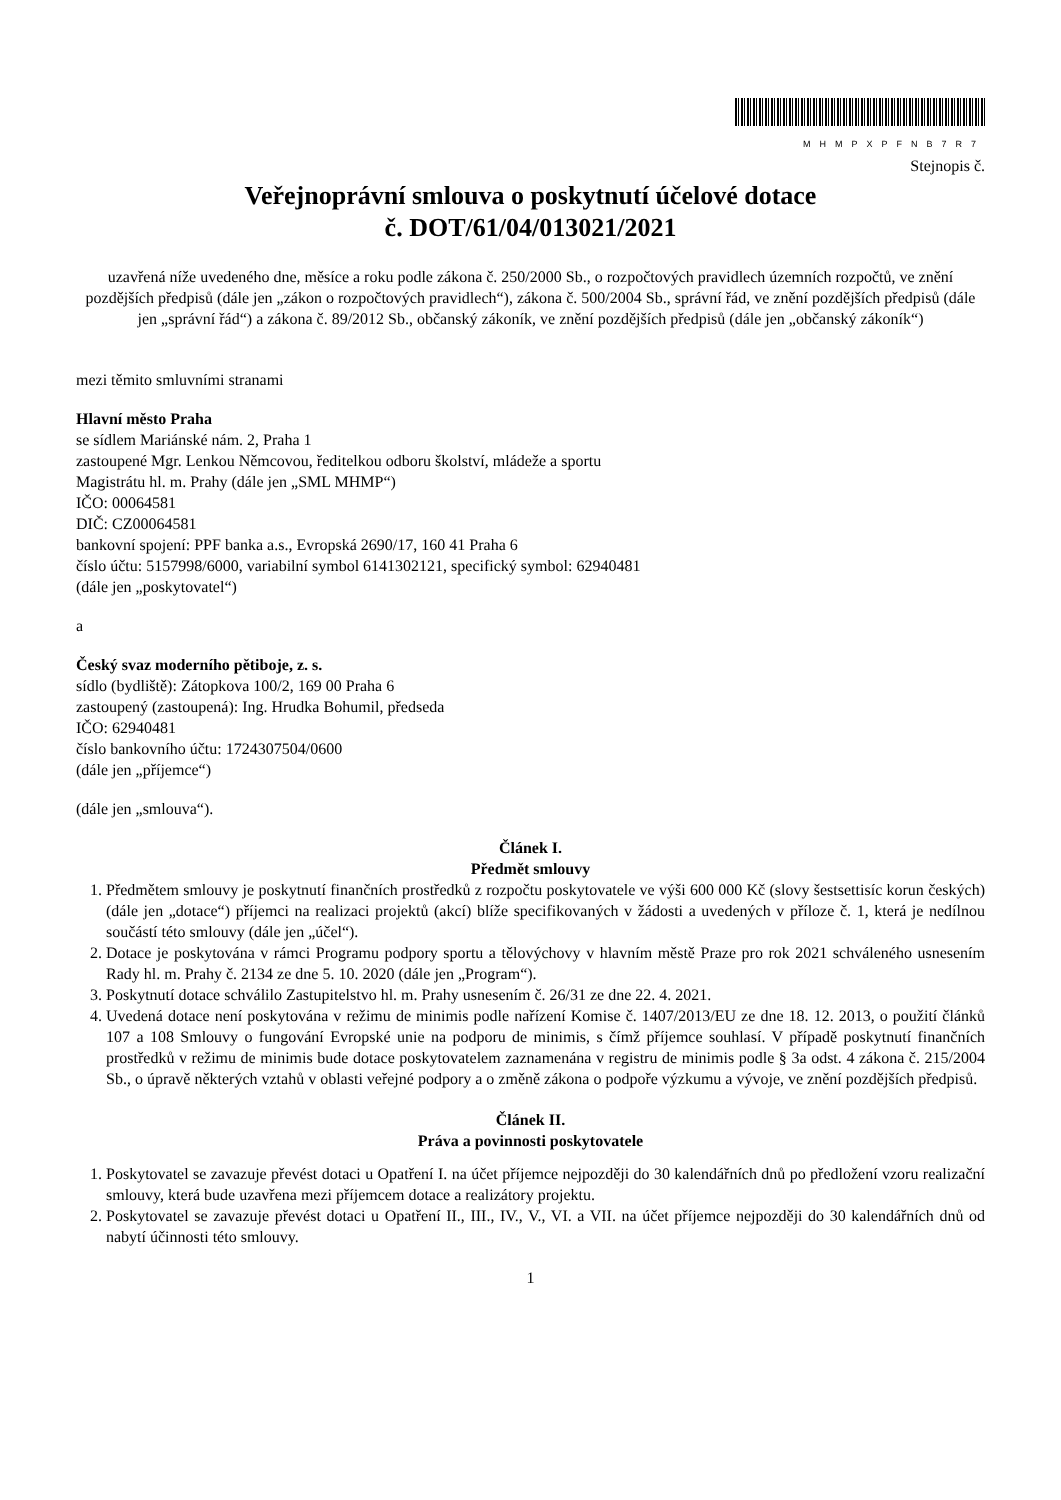MHMPXPFNB7R7
Stejnopis č.
Veřejnoprávní smlouva o poskytnutí účelové dotace
č. DOT/61/04/013021/2021
uzavřená níže uvedeného dne, měsíce a roku podle zákona č. 250/2000 Sb., o rozpočtových pravidlech územních rozpočtů, ve znění pozdějších předpisů (dále jen „zákon o rozpočtových pravidlech“), zákona č. 500/2004 Sb., správní řád, ve znění pozdějších předpisů (dále jen „správní řád“) a zákona č. 89/2012 Sb., občanský zákoník, ve znění pozdějších předpisů (dále jen „občanský zákoník“)
mezi těmito smluvními stranami
Hlavní město Praha
se sídlem Mariánské nám. 2, Praha 1
zastoupené Mgr. Lenkou Němcovou, ředitelkou odboru školství, mládeže a sportu
Magistrátu hl. m. Prahy (dále jen „SML MHMP“)
IČO: 00064581
DIČ: CZ00064581
bankovní spojení: PPF banka a.s., Evropská 2690/17, 160 41 Praha 6
číslo účtu: 5157998/6000, variabilní symbol 6141302121, specifický symbol: 62940481
(dále jen „poskytovatel“)
a
Český svaz moderního pětiboje, z. s.
sídlo (bydliště): Zátopkova 100/2, 169 00 Praha 6
zastoupený (zastoupená): Ing. Hrudka Bohumil, předseda
IČO: 62940481
číslo bankovního účtu: 1724307504/0600
(dále jen „příjemce“)
(dále jen „smlouva“).
Článek I.
Předmět smlouvy
1. Předmětem smlouvy je poskytnutí finančních prostředků z rozpočtu poskytovatele ve výši 600 000 Kč (slovy šestsettisíc korun českých) (dále jen „dotace“) příjemci na realizaci projektů (akcí) blíže specifikovaných v žádosti a uvedených v příloze č. 1, která je nedílnou součástí této smlouvy (dále jen „účel“).
2. Dotace je poskytována v rámci Programu podpory sportu a tělovýchovy v hlavním městě Praze pro rok 2021 schváleného usnesením Rady hl. m. Prahy č. 2134 ze dne 5. 10. 2020 (dále jen „Program“).
3. Poskytnutí dotace schválilo Zastupitelstvo hl. m. Prahy usnesením č. 26/31 ze dne 22. 4. 2021.
4. Uvedená dotace není poskytována v režimu de minimis podle nařízení Komise č. 1407/2013/EU ze dne 18. 12. 2013, o použití článků 107 a 108 Smlouvy o fungování Evropské unie na podporu de minimis, s čímž příjemce souhlasí. V případě poskytnutí finančních prostředků v režimu de minimis bude dotace poskytovatelem zaznamenána v registru de minimis podle § 3a odst. 4 zákona č. 215/2004 Sb., o úpravě některých vztahů v oblasti veřejné podpory a o změně zákona o podpoře výzkumu a vývoje, ve znění pozdějších předpisů.
Článek II.
Práva a povinnosti poskytovatele
1. Poskytovatel se zavazuje převést dotaci u Opatření I. na účet příjemce nejpozději do 30 kalendářních dnů po předložení vzoru realizační smlouvy, která bude uzavřena mezi příjemcem dotace a realizátory projektu.
2. Poskytovatel se zavazuje převést dotaci u Opatření II., III., IV., V., VI. a VII. na účet příjemce nejpozději do 30 kalendářních dnů od nabytí účinnosti této smlouvy.
1